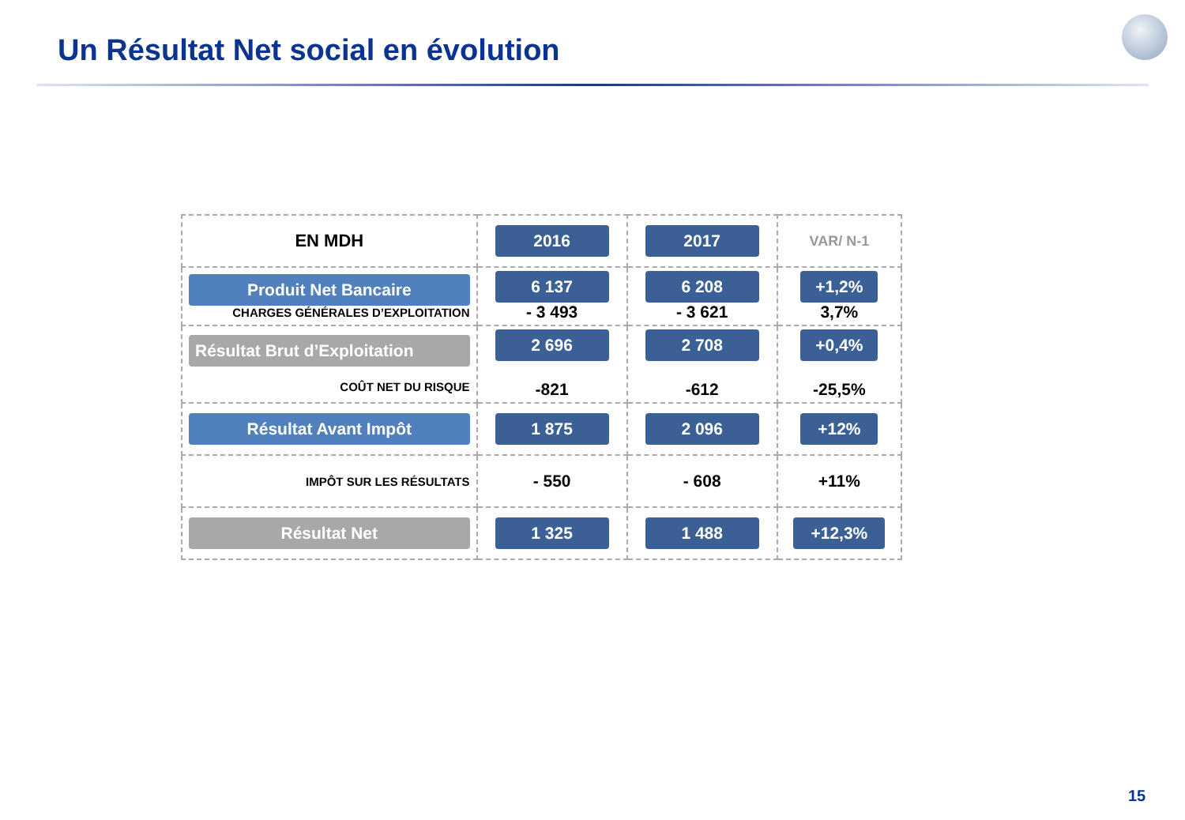Un Résultat Net social en évolution
| EN MDH | 2016 | 2017 | VAR/ N-1 |
| Produit Net Bancaire CHARGES GÉNÉRALES D’EXPLOITATION | 6 137 - 3 493 | 6 208 - 3 621 | +1,2% 3,7% |
| Résultat Brut d’Exploitation COÛT NET DU RISQUE | 2 696 -821 | 2 708 -612 | +0,4% -25,5% |
| Résultat Avant Impôt | 1 875 | 2 096 | +12% |
| IMPÔT SUR LES RÉSULTATS | - 550 | - 608 | +11% |
| Résultat Net | 1 325 | 1 488 | +12,3% |
15